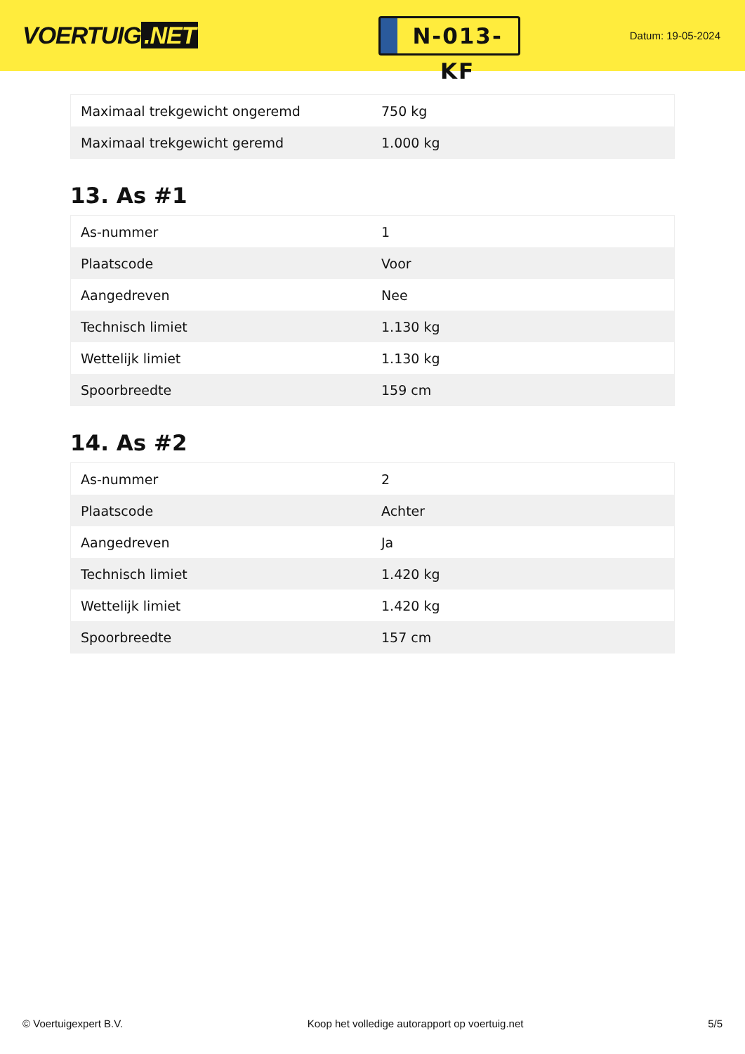VOERTUIG.NET
N-013-KF
Datum: 19-05-2024
| Maximaal trekgewicht ongeremd | 750 kg |
| Maximaal trekgewicht geremd | 1.000 kg |
13. As #1
| As-nummer | 1 |
| Plaatscode | Voor |
| Aangedreven | Nee |
| Technisch limiet | 1.130 kg |
| Wettelijk limiet | 1.130 kg |
| Spoorbreedte | 159 cm |
14. As #2
| As-nummer | 2 |
| Plaatscode | Achter |
| Aangedreven | Ja |
| Technisch limiet | 1.420 kg |
| Wettelijk limiet | 1.420 kg |
| Spoorbreedte | 157 cm |
© Voertuigexpert B.V. Koop het volledige autorapport op voertuig.net 5/5